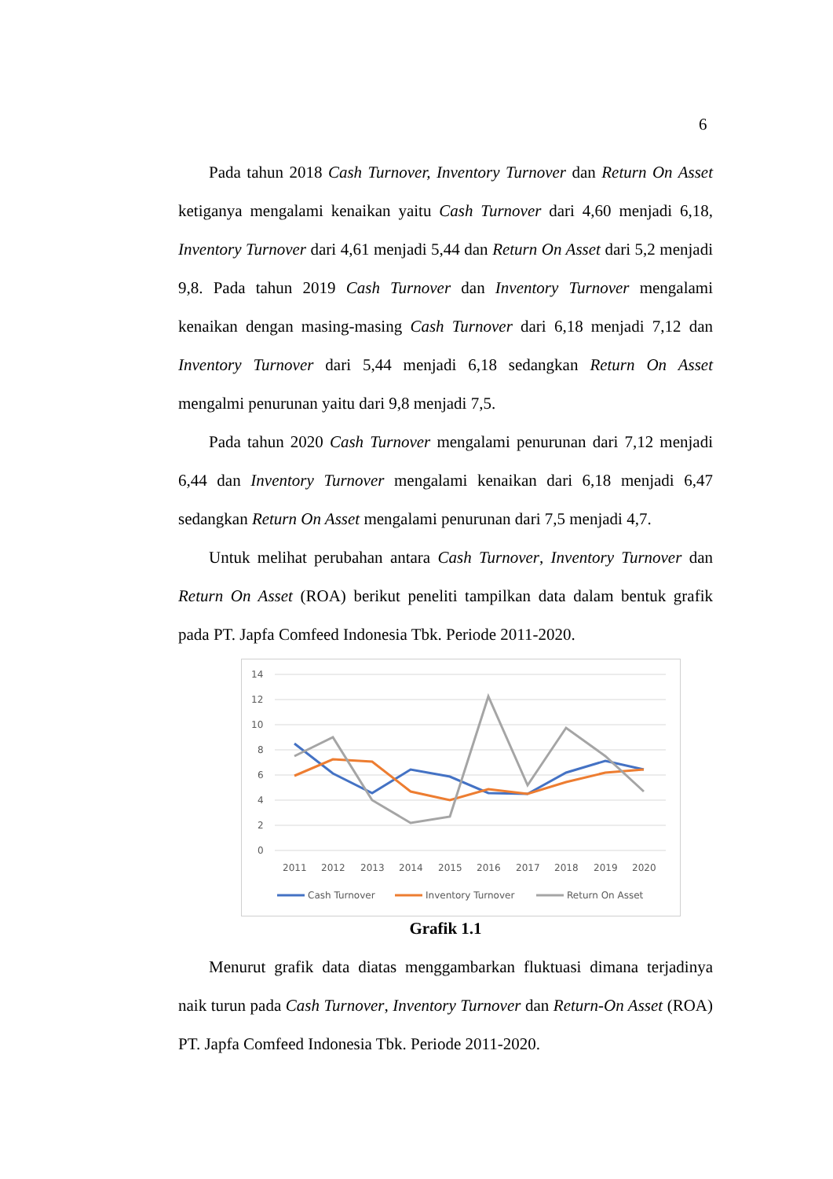6
Pada tahun 2018 Cash Turnover, Inventory Turnover dan Return On Asset ketiganya mengalami kenaikan yaitu Cash Turnover dari 4,60 menjadi 6,18, Inventory Turnover dari 4,61 menjadi 5,44 dan Return On Asset dari 5,2 menjadi 9,8. Pada tahun 2019 Cash Turnover dan Inventory Turnover mengalami kenaikan dengan masing-masing Cash Turnover dari 6,18 menjadi 7,12 dan Inventory Turnover dari 5,44 menjadi 6,18 sedangkan Return On Asset mengalmi penurunan yaitu dari 9,8 menjadi 7,5.
Pada tahun 2020 Cash Turnover mengalami penurunan dari 7,12 menjadi 6,44 dan Inventory Turnover mengalami kenaikan dari 6,18 menjadi 6,47 sedangkan Return On Asset mengalami penurunan dari 7,5 menjadi 4,7.
Untuk melihat perubahan antara Cash Turnover, Inventory Turnover dan Return On Asset (ROA) berikut peneliti tampilkan data dalam bentuk grafik pada PT. Japfa Comfeed Indonesia Tbk. Periode 2011-2020.
14
12
10
8
6
4
2
0
2011
2012
2013
2014
2015
2016
2017
2018
2019
2020
Cash Turnover
Inventory Turnover
Return On Asset
Grafik 1.1
Menurut grafik data diatas menggambarkan fluktuasi dimana terjadinya naik turun pada Cash Turnover, Inventory Turnover dan Return-On Asset (ROA) PT. Japfa Comfeed Indonesia Tbk. Periode 2011-2020.